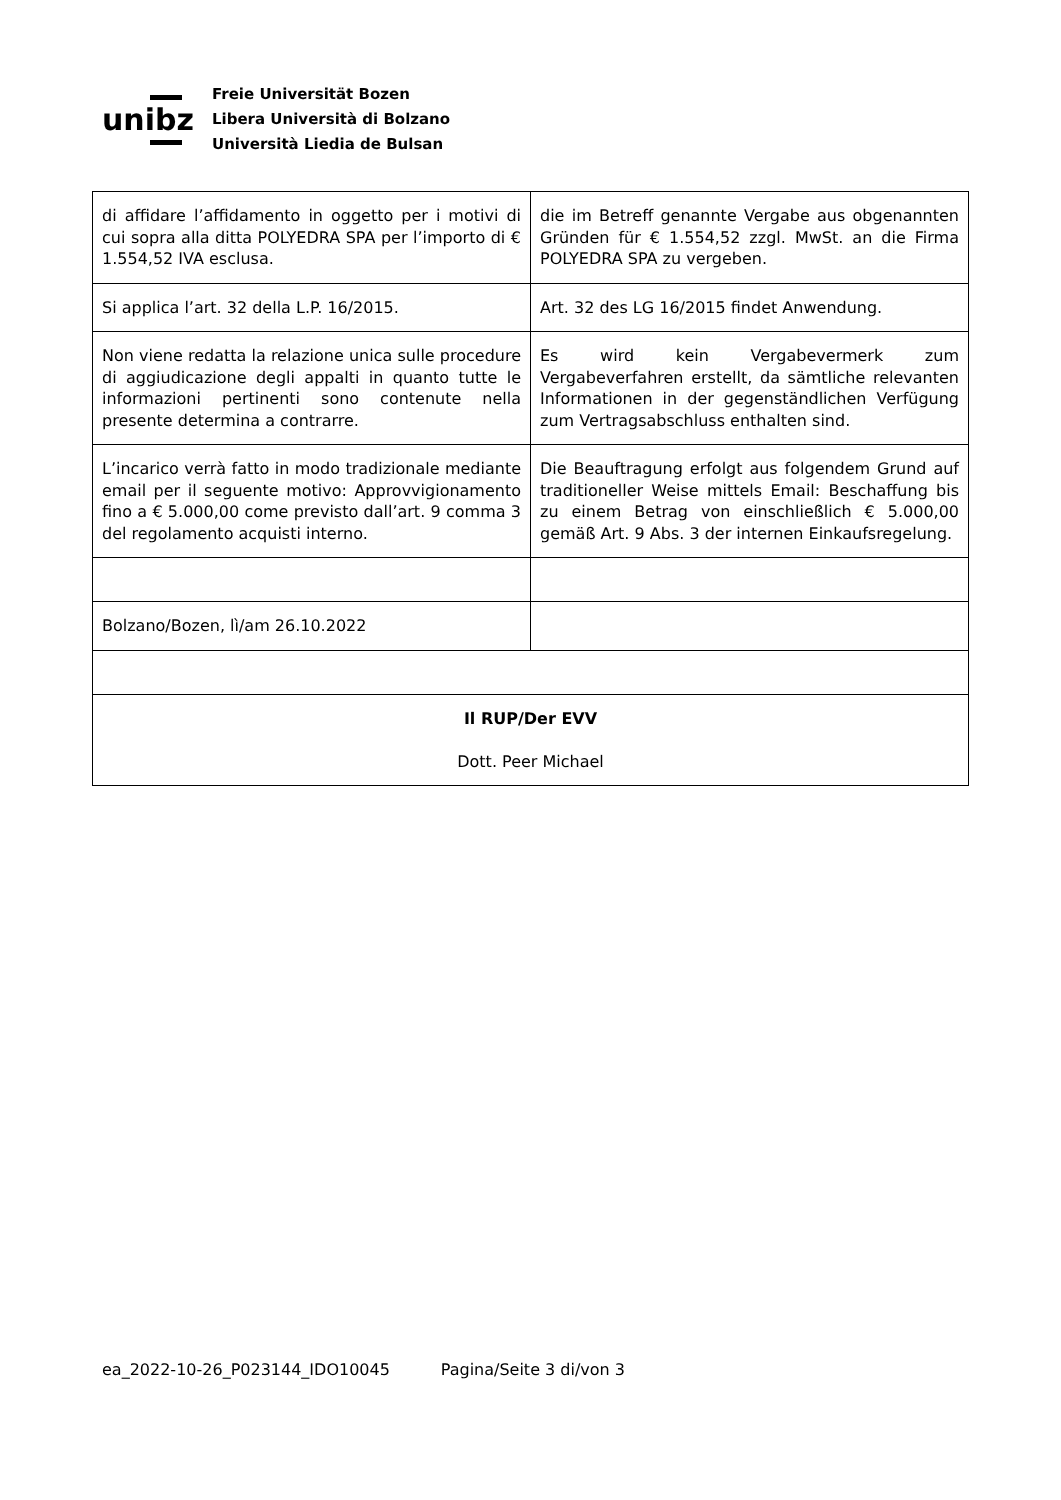unibz
Freie Universität Bozen
Libera Università di Bolzano
Università Liedia de Bulsan
| di affidare l’affidamento in oggetto per i motivi di cui sopra alla ditta POLYEDRA SPA per l’importo di € 1.554,52 IVA esclusa. | die im Betreff genannte Vergabe aus obgenannten Gründen für € 1.554,52 zzgl. MwSt. an die Firma POLYEDRA SPA zu vergeben. |
| Si applica l’art. 32 della L.P. 16/2015. | Art. 32 des LG 16/2015 findet Anwendung. |
| Non viene redatta la relazione unica sulle procedure di aggiudicazione degli appalti in quanto tutte le informazioni pertinenti sono contenute nella presente determina a contrarre. | Es wird kein Vergabevermerk zum Vergabeverfahren erstellt, da sämtliche relevanten Informationen in der gegenständlichen Verfügung zum Vertragsabschluss enthalten sind. |
| L’incarico verrà fatto in modo tradizionale mediante email per il seguente motivo: Approvvigionamento fino a € 5.000,00 come previsto dall’art. 9 comma 3 del regolamento acquisti interno. | Die Beauftragung erfolgt aus folgendem Grund auf traditioneller Weise mittels Email: Beschaffung bis zu einem Betrag von einschließlich € 5.000,00 gemäß Art. 9 Abs. 3 der internen Einkaufsregelung. |
| Bolzano/Bozen, lì/am 26.10.2022 | |
| Il RUP/Der EVV Dott. Peer Michael | |
ea_2022-10-26_P023144_IDO10045 Pagina/Seite 3 di/von 3